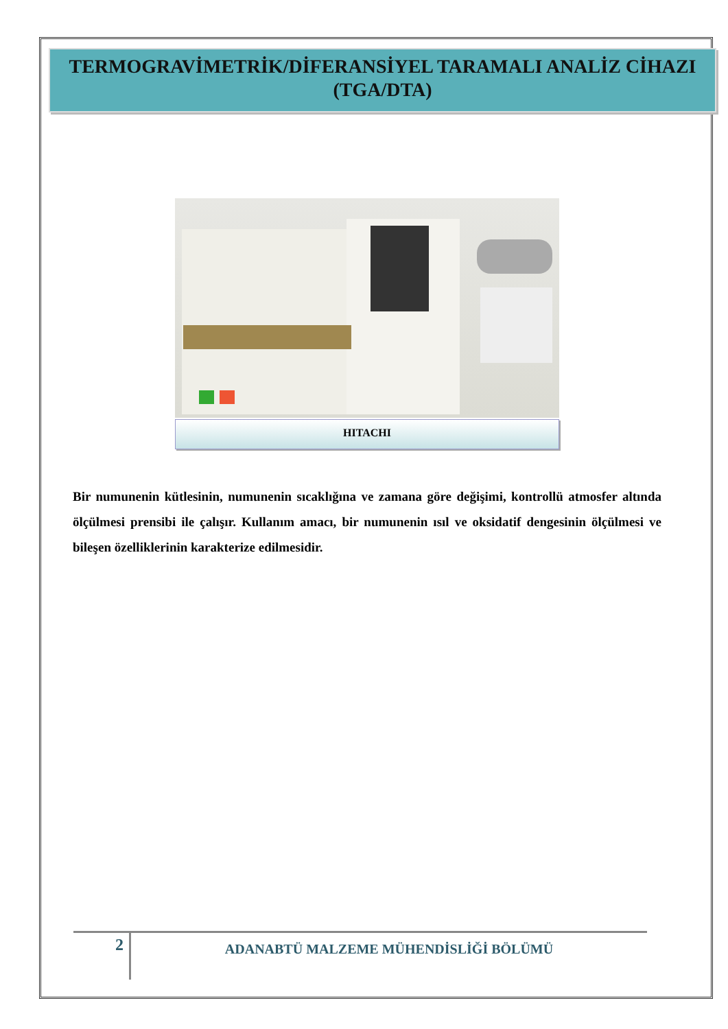TERMOGRAVİMETRİK/DİFERANSİYEL TARAMALI ANALİZ CİHAZI (TGA/DTA)
HITACHI
Bir numunenin kütlesinin, numunenin sıcaklığına ve zamana göre değişimi, kontrollü atmosfer altında ölçülmesi prensibi ile çalışır. Kullanım amacı, bir numunenin ısıl ve oksidatif dengesinin ölçülmesi ve bileşen özelliklerinin karakterize edilmesidir.
2
ADANABTÜ MALZEME MÜHENDİSLİĞİ BÖLÜMÜ